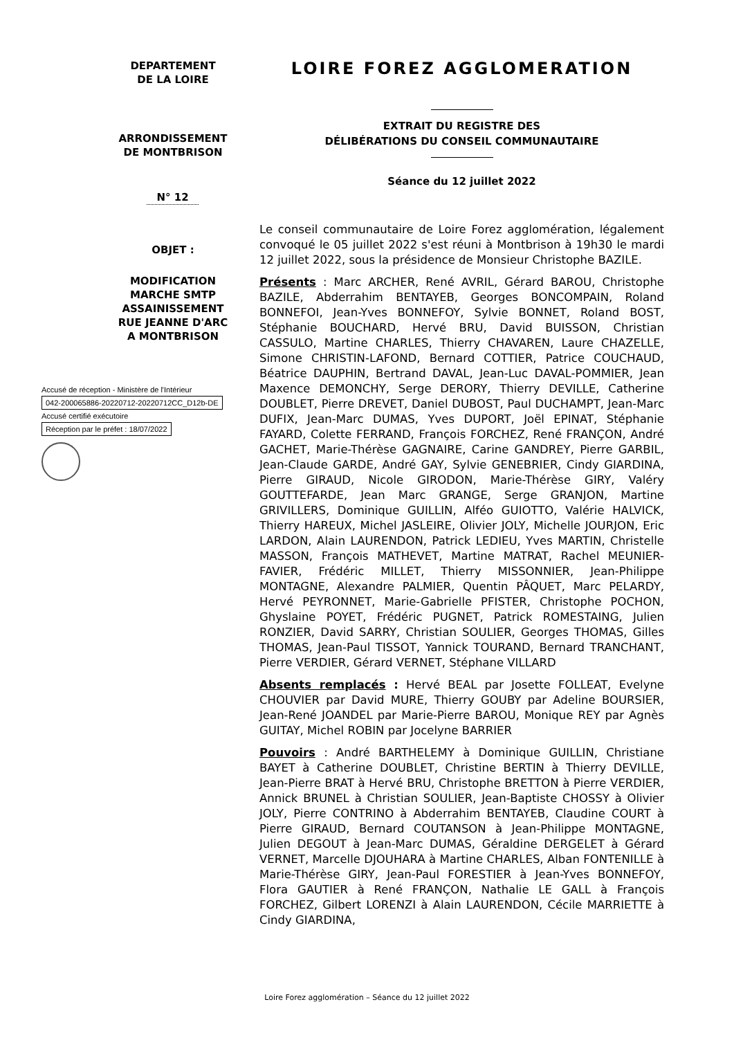DEPARTEMENT
DE LA LOIRE
ARRONDISSEMENT
DE MONTBRISON
N° 12
OBJET :
MODIFICATION MARCHE SMTP ASSAINISSEMENT RUE JEANNE D'ARC
A MONTBRISON
LOIRE FOREZ AGGLOMERATION
EXTRAIT DU REGISTRE DES
DÉLIBÉRATIONS DU CONSEIL COMMUNAUTAIRE
Séance du 12 juillet 2022
Le conseil communautaire de Loire Forez agglomération, légalement convoqué le 05 juillet 2022 s'est réuni à Montbrison à 19h30 le mardi 12 juillet 2022, sous la présidence de Monsieur Christophe BAZILE.
Présents : Marc ARCHER, René AVRIL, Gérard BAROU, Christophe BAZILE, Abderrahim BENTAYEB, Georges BONCOMPAIN, Roland BONNEFOI, Jean-Yves BONNEFOY, Sylvie BONNET, Roland BOST, Stéphanie BOUCHARD, Hervé BRU, David BUISSON, Christian CASSULO, Martine CHARLES, Thierry CHAVAREN, Laure CHAZELLE, Simone CHRISTIN-LAFOND, Bernard COTTIER, Patrice COUCHAUD, Béatrice DAUPHIN, Bertrand DAVAL, Jean-Luc DAVAL-POMMIER, Jean Maxence DEMONCHY, Serge DERORY, Thierry DEVILLE, Catherine DOUBLET, Pierre DREVET, Daniel DUBOST, Paul DUCHAMPT, Jean-Marc DUFIX, Jean-Marc DUMAS, Yves DUPORT, Joël EPINAT, Stéphanie FAYARD, Colette FERRAND, François FORCHEZ, René FRANÇON, André GACHET, Marie-Thérèse GAGNAIRE, Carine GANDREY, Pierre GARBIL, Jean-Claude GARDE, André GAY, Sylvie GENEBRIER, Cindy GIARDINA, Pierre GIRAUD, Nicole GIRODON, Marie-Thérèse GIRY, Valéry GOUTTEFARDE, Jean Marc GRANGE, Serge GRANJON, Martine GRIVILLERS, Dominique GUILLIN, Alféo GUIOTTO, Valérie HALVICK, Thierry HAREUX, Michel JASLEIRE, Olivier JOLY, Michelle JOURJON, Eric LARDON, Alain LAURENDON, Patrick LEDIEU, Yves MARTIN, Christelle MASSON, François MATHEVET, Martine MATRAT, Rachel MEUNIER-FAVIER, Frédéric MILLET, Thierry MISSONNIER, Jean-Philippe MONTAGNE, Alexandre PALMIER, Quentin PÂQUET, Marc PELARDY, Hervé PEYRONNET, Marie-Gabrielle PFISTER, Christophe POCHON, Ghyslaine POYET, Frédéric PUGNET, Patrick ROMESTAING, Julien RONZIER, David SARRY, Christian SOULIER, Georges THOMAS, Gilles THOMAS, Jean-Paul TISSOT, Yannick TOURAND, Bernard TRANCHANT, Pierre VERDIER, Gérard VERNET, Stéphane VILLARD
Absents remplacés : Hervé BEAL par Josette FOLLEAT, Evelyne CHOUVIER par David MURE, Thierry GOUBY par Adeline BOURSIER, Jean-René JOANDEL par Marie-Pierre BAROU, Monique REY par Agnès GUITAY, Michel ROBIN par Jocelyne BARRIER
Pouvoirs : André BARTHELEMY à Dominique GUILLIN, Christiane BAYET à Catherine DOUBLET, Christine BERTIN à Thierry DEVILLE, Jean-Pierre BRAT à Hervé BRU, Christophe BRETTON à Pierre VERDIER, Annick BRUNEL à Christian SOULIER, Jean-Baptiste CHOSSY à Olivier JOLY, Pierre CONTRINO à Abderrahim BENTAYEB, Claudine COURT à Pierre GIRAUD, Bernard COUTANSON à Jean-Philippe MONTAGNE, Julien DEGOUT à Jean-Marc DUMAS, Géraldine DERGELET à Gérard VERNET, Marcelle DJOUHARA à Martine CHARLES, Alban FONTENILLE à Marie-Thérèse GIRY, Jean-Paul FORESTIER à Jean-Yves BONNEFOY, Flora GAUTIER à René FRANÇON, Nathalie LE GALL à François FORCHEZ, Gilbert LORENZI à Alain LAURENDON, Cécile MARRIETTE à Cindy GIARDINA,
Accusé de réception - Ministère de l'Intérieur
042-200065886-20220712-20220712CC_D12b-DE
Accusé certifié exécutoire
Réception par le préfet : 18/07/2022
Loire Forez agglomération – Séance du 12 juillet 2022